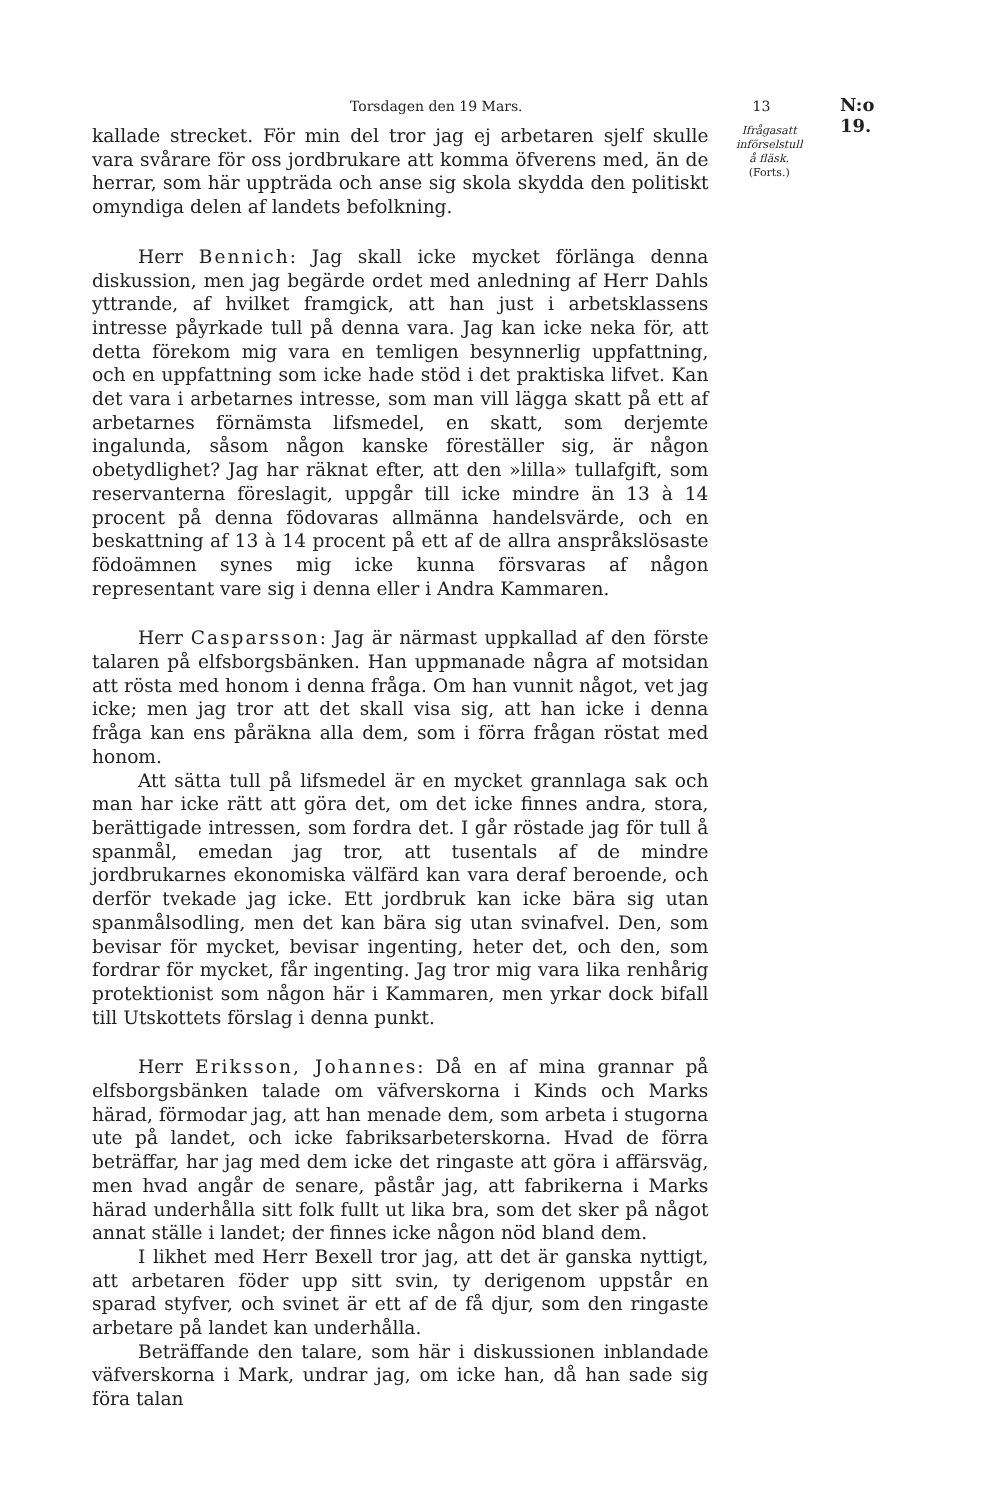Torsdagen den 19 Mars. 13 N:o 19.
kallade strecket. För min del tror jag ej arbetaren sjelf skulle vara svårare för oss jordbrukare att komma öfverens med, än de herrar, som här uppträda och anse sig skola skydda den politiskt omyndiga delen af landets befolkning.
Herr Bennich: Jag skall icke mycket förlänga denna diskussion, men jag begärde ordet med anledning af Herr Dahls yttrande, af hvilket framgick, att han just i arbetsklassens intresse påyrkade tull på denna vara. Jag kan icke neka för, att detta förekom mig vara en temligen besynnerlig uppfattning, och en uppfattning som icke hade stöd i det praktiska lifvet. Kan det vara i arbetarnes intresse, som man vill lägga skatt på ett af arbetarnes förnämsta lifsmedel, en skatt, som derjemte ingalunda, såsom någon kanske föreställer sig, är någon obetydlighet? Jag har räknat efter, att den »lilla» tullafgift, som reservanterna föreslagit, uppgår till icke mindre än 13 à 14 procent på denna födovaras allmänna handelsvärde, och en beskattning af 13 à 14 procent på ett af de allra anspråkslösaste födoämnen synes mig icke kunna försvaras af någon representant vare sig i denna eller i Andra Kammaren.
Herr Casparsson: Jag är närmast uppkallad af den förste talaren på elfsborgsbänken. Han uppmanade några af motsidan att rösta med honom i denna fråga. Om han vunnit något, vet jag icke; men jag tror att det skall visa sig, att han icke i denna fråga kan ens påräkna alla dem, som i förra frågan röstat med honom.
Att sätta tull på lifsmedel är en mycket grannlaga sak och man har icke rätt att göra det, om det icke finnes andra, stora, berättigade intressen, som fordra det. I går röstade jag för tull å spanmål, emedan jag tror, att tusentals af de mindre jordbrukarnes ekonomiska välfärd kan vara deraf beroende, och derför tvekade jag icke. Ett jordbruk kan icke bära sig utan spanmålsodling, men det kan bära sig utan svinafvel. Den, som bevisar för mycket, bevisar ingenting, heter det, och den, som fordrar för mycket, får ingenting. Jag tror mig vara lika renhårig protektionist som någon här i Kammaren, men yrkar dock bifall till Utskottets förslag i denna punkt.
Herr Eriksson, Johannes: Då en af mina grannar på elfsborgsbänken talade om väfverskorna i Kinds och Marks härad, förmodar jag, att han menade dem, som arbeta i stugorna ute på landet, och icke fabriksarbeterskorna. Hvad de förra beträffar, har jag med dem icke det ringaste att göra i affärsväg, men hvad angår de senare, påstår jag, att fabrikerna i Marks härad underhålla sitt folk fullt ut lika bra, som det sker på något annat ställe i landet; der finnes icke någon nöd bland dem.
I likhet med Herr Bexell tror jag, att det är ganska nyttigt, att arbetaren föder upp sitt svin, ty derigenom uppstår en sparad styfver, och svinet är ett af de få djur, som den ringaste arbetare på landet kan underhålla.
Beträffande den talare, som här i diskussionen inblandade väfverskorna i Mark, undrar jag, om icke han, då han sade sig föra talan
Ifrågasatt
införselstull
å fläsk.
(Forts.)